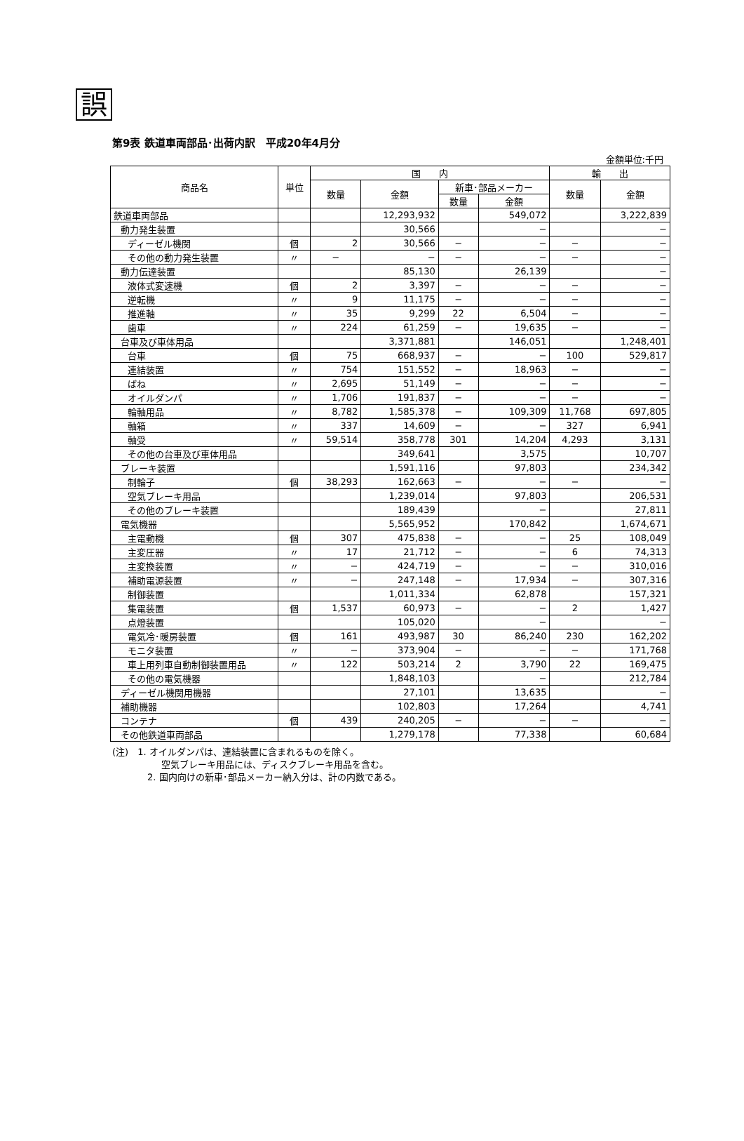誤
第9表 鉄道車両部品･出荷内訳　平成20年4月分
金額単位:千円
| 商品名 | 単位 | 国 内 | | | | 輸 出 | |
| --- | --- | --- | --- | --- | --- | --- | --- |
| | | 数量 | 金額 | 新車･部品メーカー | | 数量 | 金額 |
| | | | | 数量 | 金額 | | |
| 鉄道車両部品 | | | 12,293,932 | | 549,072 | | 3,222,839 |
| 動力発生装置 | | | 30,566 | | − | | − |
| ディーゼル機関 | 個 | 2 | 30,566 | − | − | − | − |
| その他の動力発生装置 | 〃 | − | − | − | − | − | − |
| 動力伝達装置 | | | 85,130 | | 26,139 | | − |
| 液体式変速機 | 個 | 2 | 3,397 | − | − | − | − |
| 逆転機 | 〃 | 9 | 11,175 | − | − | − | − |
| 推進軸 | 〃 | 35 | 9,299 | 22 | 6,504 | − | − |
| 歯車 | 〃 | 224 | 61,259 | − | 19,635 | − | − |
| 台車及び車体用品 | | | 3,371,881 | | 146,051 | | 1,248,401 |
| 台車 | 個 | 75 | 668,937 | − | − | 100 | 529,817 |
| 連結装置 | 〃 | 754 | 151,552 | − | 18,963 | − | − |
| ばね | 〃 | 2,695 | 51,149 | − | − | − | − |
| オイルダンパ | 〃 | 1,706 | 191,837 | − | − | − | − |
| 輪軸用品 | 〃 | 8,782 | 1,585,378 | − | 109,309 | 11,768 | 697,805 |
| 軸箱 | 〃 | 337 | 14,609 | − | − | 327 | 6,941 |
| 軸受 | 〃 | 59,514 | 358,778 | 301 | 14,204 | 4,293 | 3,131 |
| その他の台車及び車体用品 | | | 349,641 | | 3,575 | | 10,707 |
| ブレーキ装置 | | | 1,591,116 | | 97,803 | | 234,342 |
| 制輪子 | 個 | 38,293 | 162,663 | − | − | − | − |
| 空気ブレーキ用品 | | | 1,239,014 | | 97,803 | | 206,531 |
| その他のブレーキ装置 | | | 189,439 | | − | | 27,811 |
| 電気機器 | | | 5,565,952 | | 170,842 | | 1,674,671 |
| 主電動機 | 個 | 307 | 475,838 | − | − | 25 | 108,049 |
| 主変圧器 | 〃 | 17 | 21,712 | − | − | 6 | 74,313 |
| 主変換装置 | 〃 | − | 424,719 | − | − | − | 310,016 |
| 補助電源装置 | 〃 | − | 247,148 | − | 17,934 | − | 307,316 |
| 制御装置 | | | 1,011,334 | | 62,878 | | 157,321 |
| 集電装置 | 個 | 1,537 | 60,973 | − | − | 2 | 1,427 |
| 点燈装置 | | | 105,020 | | − | | − |
| 電気冷･暖房装置 | 個 | 161 | 493,987 | 30 | 86,240 | 230 | 162,202 |
| モニタ装置 | 〃 | − | 373,904 | − | − | − | 171,768 |
| 車上用列車自動制御装置用品 | 〃 | 122 | 503,214 | 2 | 3,790 | 22 | 169,475 |
| その他の電気機器 | | | 1,848,103 | | − | | 212,784 |
| ディーゼル機関用機器 | | | 27,101 | | 13,635 | | − |
| 補助機器 | | | 102,803 | | 17,264 | | 4,741 |
| コンテナ | 個 | 439 | 240,205 | − | − | − | − |
| その他鉄道車両部品 | | | 1,279,178 | | 77,338 | | 60,684 |
(注)　1. オイルダンパは、連結装置に含まれるものを除く。
空気ブレーキ用品には、ディスクブレーキ用品を含む。
2. 国内向けの新車･部品メーカー納入分は、計の内数である。